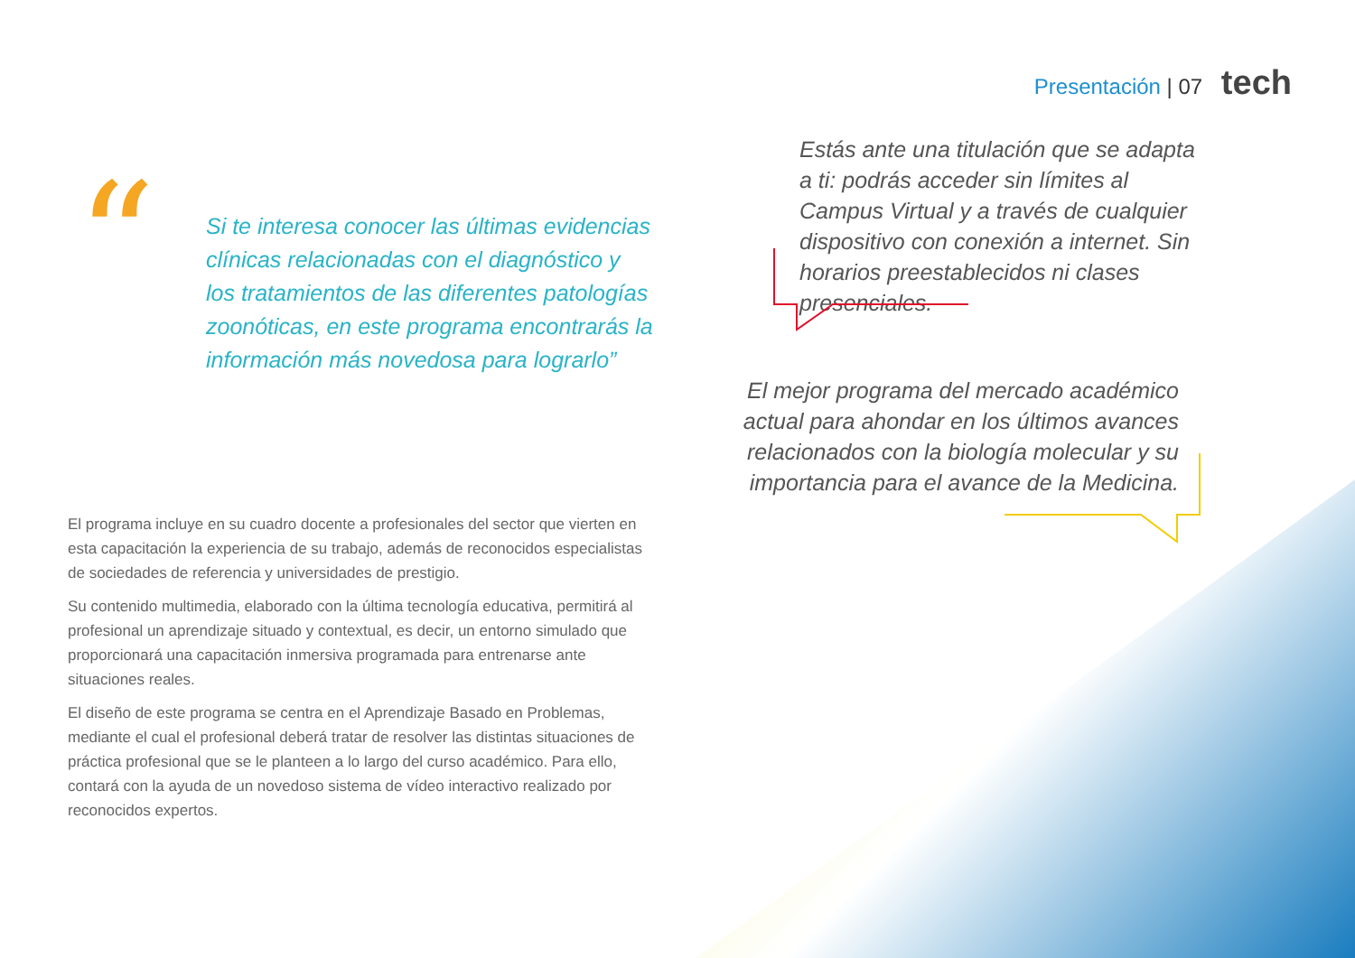Presentación | 07 tech
“
Si te interesa conocer las últimas evidencias clínicas relacionadas con el diagnóstico y los tratamientos de las diferentes patologías zoonóticas, en este programa encontrarás la información más novedosa para lograrlo”
El programa incluye en su cuadro docente a profesionales del sector que vierten en esta capacitación la experiencia de su trabajo, además de reconocidos especialistas de sociedades de referencia y universidades de prestigio.
Su contenido multimedia, elaborado con la última tecnología educativa, permitirá al profesional un aprendizaje situado y contextual, es decir, un entorno simulado que proporcionará una capacitación inmersiva programada para entrenarse ante situaciones reales.
El diseño de este programa se centra en el Aprendizaje Basado en Problemas, mediante el cual el profesional deberá tratar de resolver las distintas situaciones de práctica profesional que se le planteen a lo largo del curso académico. Para ello, contará con la ayuda de un novedoso sistema de vídeo interactivo realizado por reconocidos expertos.
Estás ante una titulación que se adapta a ti: podrás acceder sin límites al Campus Virtual y a través de cualquier dispositivo con conexión a internet. Sin horarios preestablecidos ni clases presenciales.
El mejor programa del mercado académico actual para ahondar en los últimos avances relacionados con la biología molecular y su importancia para el avance de la Medicina.